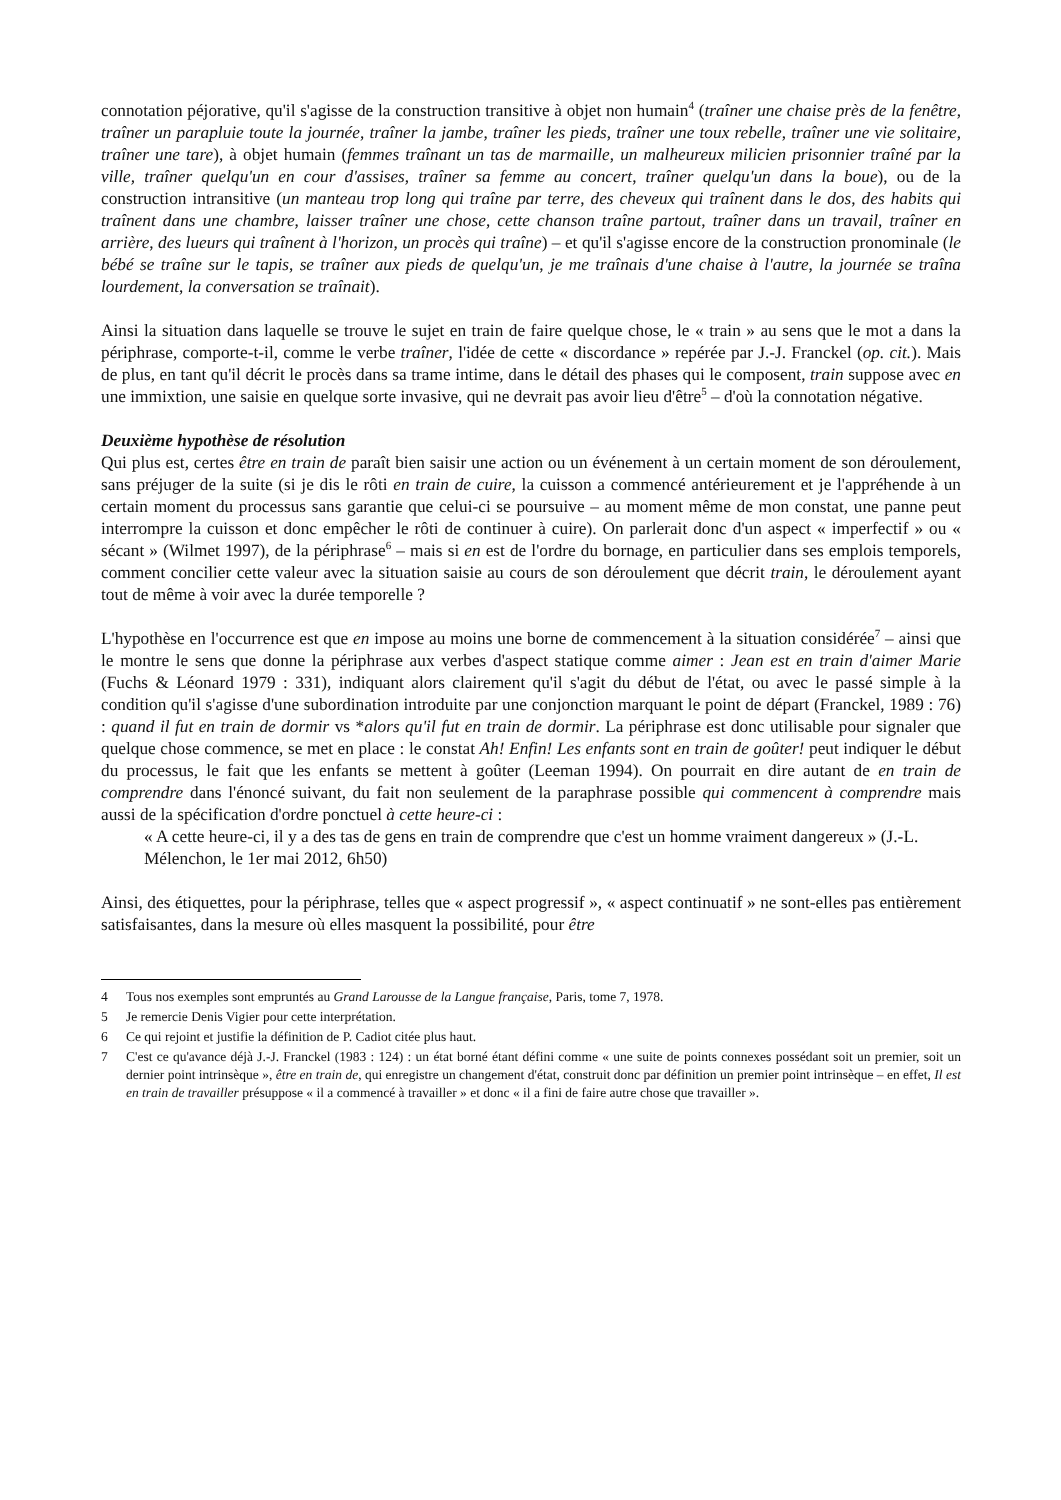connotation péjorative, qu'il s'agisse de la construction transitive à objet non humain<sup>4</sup> (traîner une chaise près de la fenêtre, traîner un parapluie toute la journée, traîner la jambe, traîner les pieds, traîner une toux rebelle, traîner une vie solitaire, traîner une tare), à objet humain (femmes traînant un tas de marmaille, un malheureux milicien prisonnier traîné par la ville, traîner quelqu'un en cour d'assises, traîner sa femme au concert, traîner quelqu'un dans la boue), ou de la construction intransitive (un manteau trop long qui traîne par terre, des cheveux qui traînent dans le dos, des habits qui traînent dans une chambre, laisser traîner une chose, cette chanson traîne partout, traîner dans un travail, traîner en arrière, des lueurs qui traînent à l'horizon, un procès qui traîne) – et qu'il s'agisse encore de la construction pronominale (le bébé se traîne sur le tapis, se traîner aux pieds de quelqu'un, je me traînais d'une chaise à l'autre, la journée se traîna lourdement, la conversation se traînait).
Ainsi la situation dans laquelle se trouve le sujet en train de faire quelque chose, le « train » au sens que le mot a dans la périphrase, comporte-t-il, comme le verbe traîner, l'idée de cette « discordance » repérée par J.-J. Franckel (op. cit.). Mais de plus, en tant qu'il décrit le procès dans sa trame intime, dans le détail des phases qui le composent, train suppose avec en une immixtion, une saisie en quelque sorte invasive, qui ne devrait pas avoir lieu d'être<sup>5</sup> – d'où la connotation négative.
Deuxième hypothèse de résolution
Qui plus est, certes être en train de paraît bien saisir une action ou un événement à un certain moment de son déroulement, sans préjuger de la suite (si je dis le rôti en train de cuire, la cuisson a commencé antérieurement et je l'appréhende à un certain moment du processus sans garantie que celui-ci se poursuive – au moment même de mon constat, une panne peut interrompre la cuisson et donc empêcher le rôti de continuer à cuire). On parlerait donc d'un aspect « imperfectif » ou « sécant » (Wilmet 1997), de la périphrase<sup>6</sup> – mais si en est de l'ordre du bornage, en particulier dans ses emplois temporels, comment concilier cette valeur avec la situation saisie au cours de son déroulement que décrit train, le déroulement ayant tout de même à voir avec la durée temporelle ?
L'hypothèse en l'occurrence est que en impose au moins une borne de commencement à la situation considérée<sup>7</sup> – ainsi que le montre le sens que donne la périphrase aux verbes d'aspect statique comme aimer : Jean est en train d'aimer Marie (Fuchs & Léonard 1979 : 331), indiquant alors clairement qu'il s'agit du début de l'état, ou avec le passé simple à la condition qu'il s'agisse d'une subordination introduite par une conjonction marquant le point de départ (Franckel, 1989 : 76) : quand il fut en train de dormir vs *alors qu'il fut en train de dormir. La périphrase est donc utilisable pour signaler que quelque chose commence, se met en place : le constat Ah! Enfin! Les enfants sont en train de goûter! peut indiquer le début du processus, le fait que les enfants se mettent à goûter (Leeman 1994). On pourrait en dire autant de en train de comprendre dans l'énoncé suivant, du fait non seulement de la paraphrase possible qui commencent à comprendre mais aussi de la spécification d'ordre ponctuel à cette heure-ci :
« A cette heure-ci, il y a des tas de gens en train de comprendre que c'est un homme vraiment dangereux » (J.-L. Mélenchon, le 1er mai 2012, 6h50)
Ainsi, des étiquettes, pour la périphrase, telles que « aspect progressif », « aspect continuatif » ne sont-elles pas entièrement satisfaisantes, dans la mesure où elles masquent la possibilité, pour être
4 Tous nos exemples sont empruntés au Grand Larousse de la Langue française, Paris, tome 7, 1978.
5 Je remercie Denis Vigier pour cette interprétation.
6 Ce qui rejoint et justifie la définition de P. Cadiot citée plus haut.
7 C'est ce qu'avance déjà J.-J. Franckel (1983 : 124) : un état borné étant défini comme « une suite de points connexes possédant soit un premier, soit un dernier point intrinsèque », être en train de, qui enregistre un changement d'état, construit donc par définition un premier point intrinsèque – en effet, Il est en train de travailler présuppose « il a commencé à travailler » et donc « il a fini de faire autre chose que travailler ».